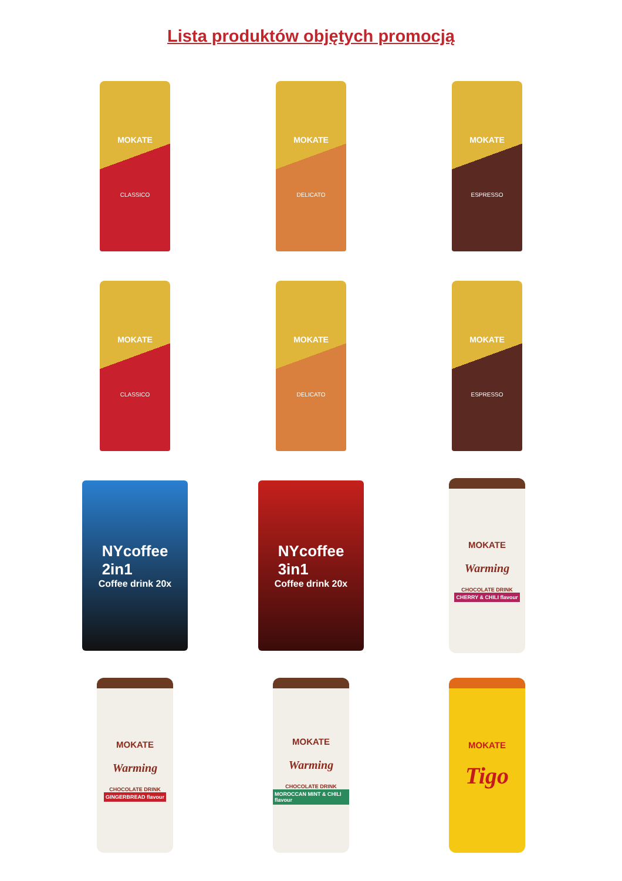Lista produktów objętych promocją
MOKATE
CLASSICO
MOKATE
DELICATO
MOKATE
ESPRESSO
MOKATE
CLASSICO
MOKATE
DELICATO
MOKATE
ESPRESSO
NYcoffee
2in1
Coffee drink 20x
NYcoffee
3in1
Coffee drink 20x
MOKATE
Warming
CHOCOLATE DRINK
CHERRY & CHILI flavour
MOKATE
Warming
CHOCOLATE DRINK
GINGERBREAD flavour
MOKATE
Warming
CHOCOLATE DRINK
MOROCCAN MINT & CHILI flavour
MOKATE
Tigo